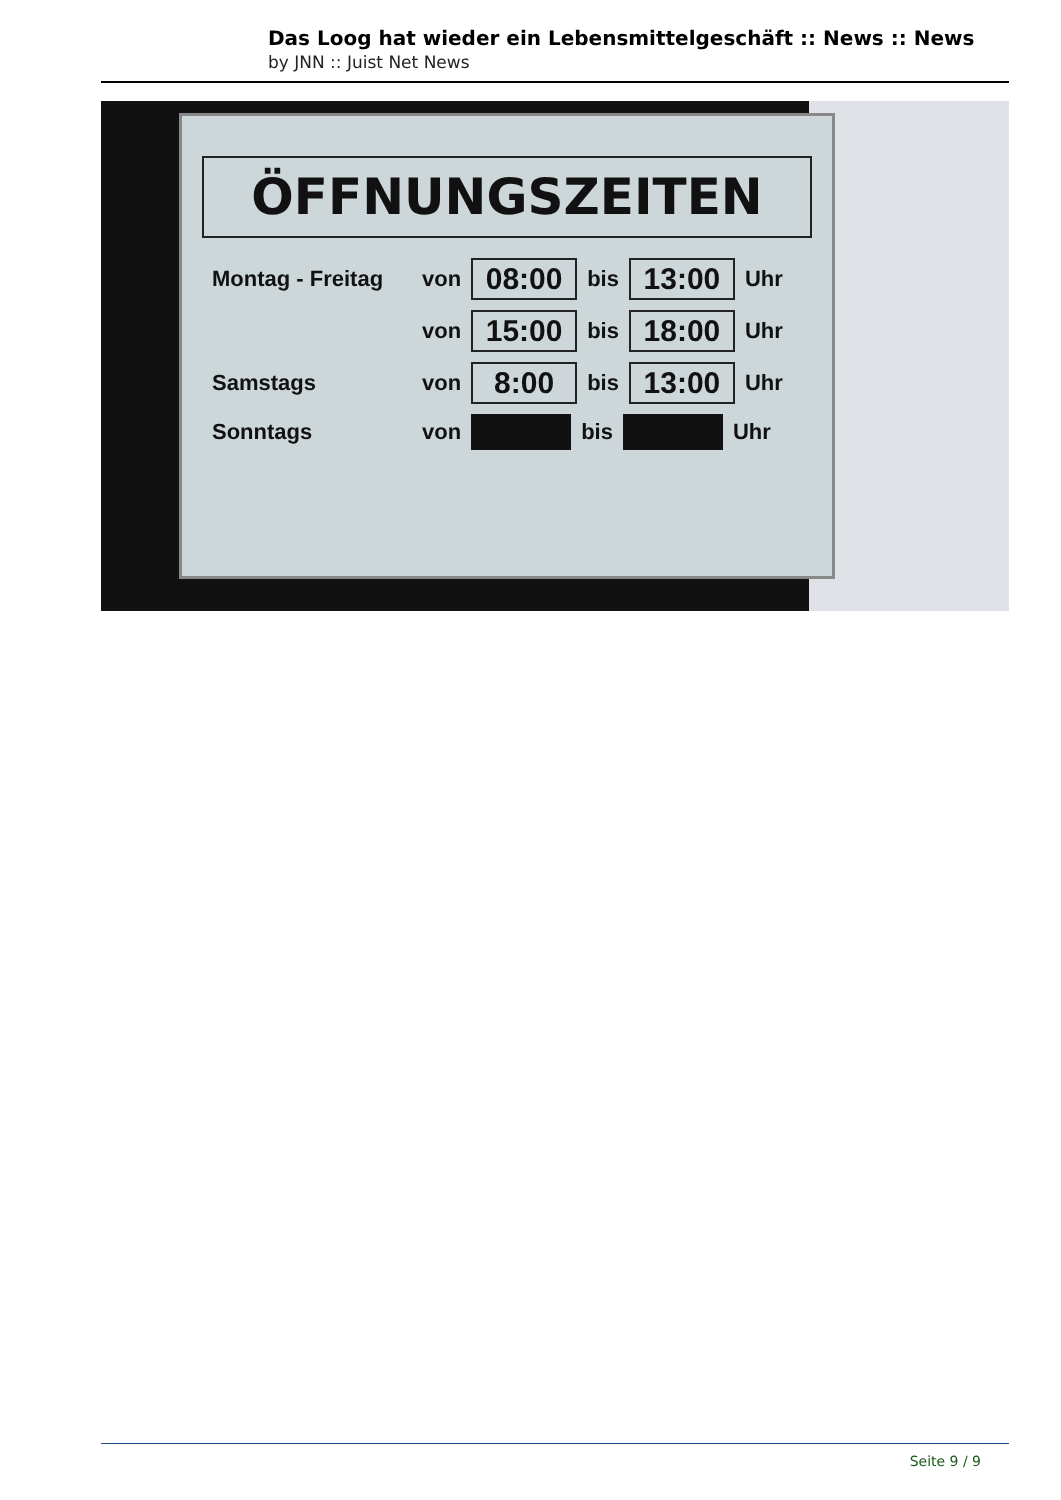Das Loog hat wieder ein Lebensmittelgeschäft :: News :: News
by JNN :: Juist Net News
ÖFFNUNGSZEITEN
Montag - Freitag von 08:00 bis 13:00 Uhr
von 15:00 bis 18:00 Uhr
Samstags von 8:00 bis 13:00 Uhr
Sonntags von bis Uhr
Seite 9 / 9